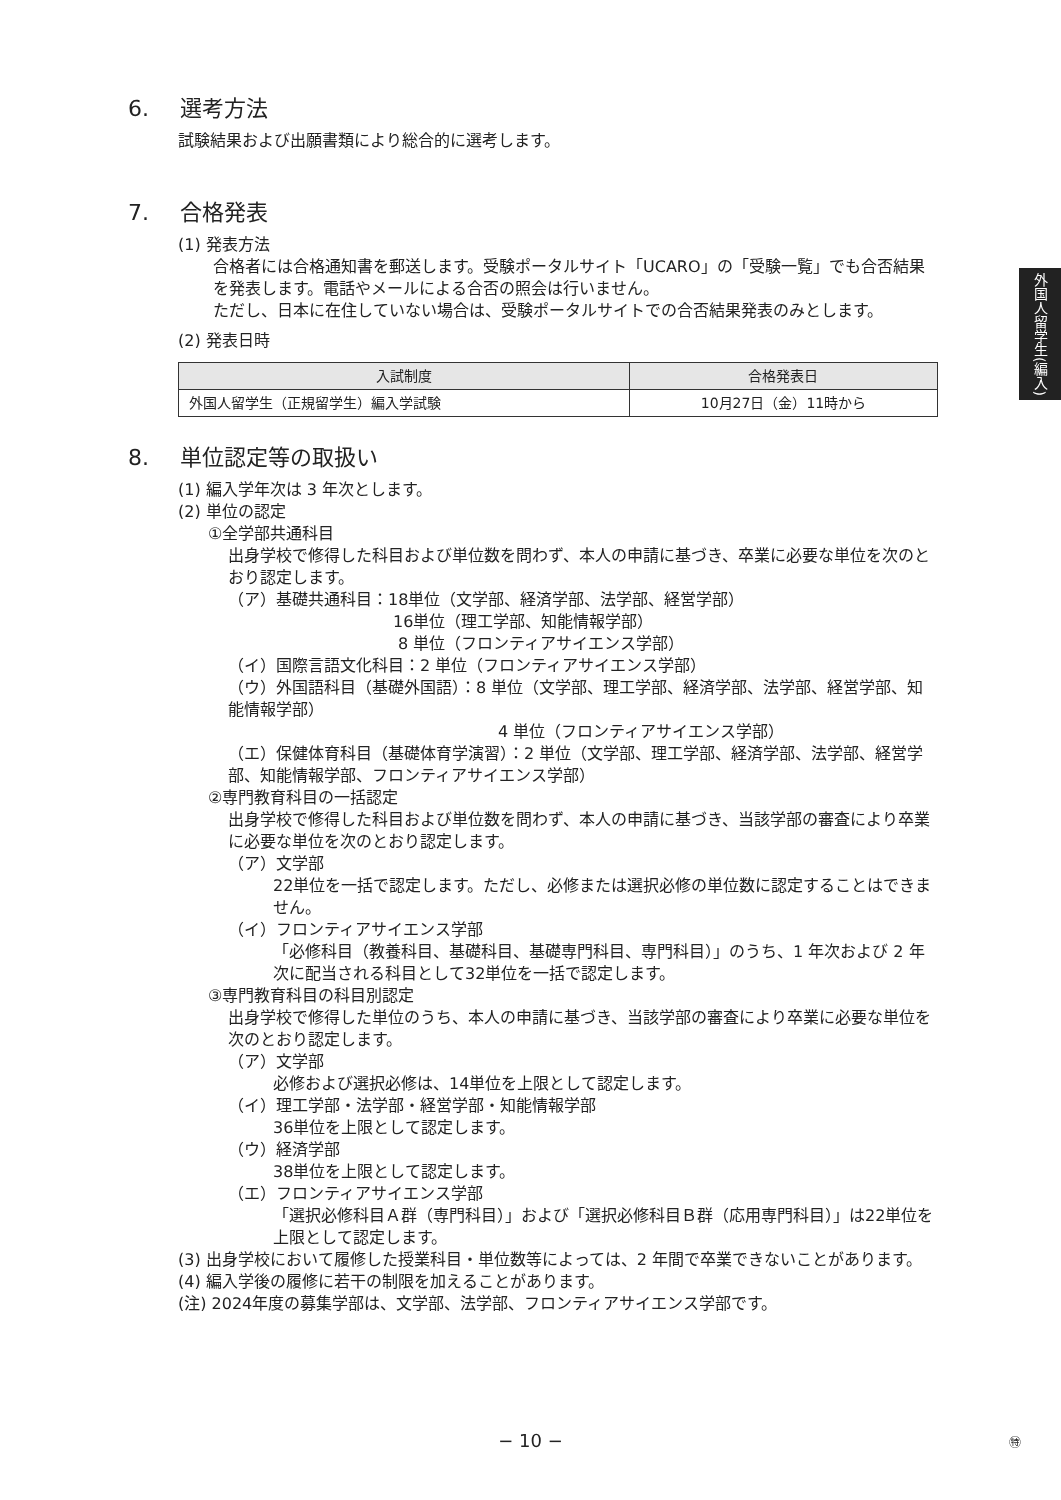6. 選考方法
試験結果および出願書類により総合的に選考します。
7. 合格発表
(1) 発表方法
合格者には合格通知書を郵送します。受験ポータルサイト「UCARO」の「受験一覧」でも合否結果を発表します。電話やメールによる合否の照会は行いません。
ただし、日本に在住していない場合は、受験ポータルサイトでの合否結果発表のみとします。
(2) 発表日時
| 入試制度 | 合格発表日 |
| --- | --- |
| 外国人留学生（正規留学生）編入学試験 | 10月27日（金）11時から |
8. 単位認定等の取扱い
(1) 編入学年次は 3 年次とします。
(2) 単位の認定
①全学部共通科目
出身学校で修得した科目および単位数を問わず、本人の申請に基づき、卒業に必要な単位を次のとおり認定します。
（ア）基礎共通科目：18単位（文学部、経済学部、法学部、経営学部）
16単位（理工学部、知能情報学部）
8 単位（フロンティアサイエンス学部）
（イ）国際言語文化科目：2 単位（フロンティアサイエンス学部）
（ウ）外国語科目（基礎外国語）：8 単位（文学部、理工学部、経済学部、法学部、経営学部、知能情報学部）
4 単位（フロンティアサイエンス学部）
（エ）保健体育科目（基礎体育学演習）：2 単位（文学部、理工学部、経済学部、法学部、経営学部、知能情報学部、フロンティアサイエンス学部）
②専門教育科目の一括認定
出身学校で修得した科目および単位数を問わず、本人の申請に基づき、当該学部の審査により卒業に必要な単位を次のとおり認定します。
（ア）文学部
22単位を一括で認定します。ただし、必修または選択必修の単位数に認定することはできません。
（イ）フロンティアサイエンス学部
「必修科目（教養科目、基礎科目、基礎専門科目、専門科目）」のうち、1 年次および 2 年次に配当される科目として32単位を一括で認定します。
③専門教育科目の科目別認定
出身学校で修得した単位のうち、本人の申請に基づき、当該学部の審査により卒業に必要な単位を次のとおり認定します。
（ア）文学部
必修および選択必修は、14単位を上限として認定します。
（イ）理工学部・法学部・経営学部・知能情報学部
36単位を上限として認定します。
（ウ）経済学部
38単位を上限として認定します。
（エ）フロンティアサイエンス学部
「選択必修科目Ａ群（専門科目）」および「選択必修科目Ｂ群（応用専門科目）」は22単位を上限として認定します。
(3) 出身学校において履修した授業科目・単位数等によっては、2 年間で卒業できないことがあります。
(4) 編入学後の履修に若干の制限を加えることがあります。
(注) 2024年度の募集学部は、文学部、法学部、フロンティアサイエンス学部です。
外国人留学生(編入)
− 10 − ㊕